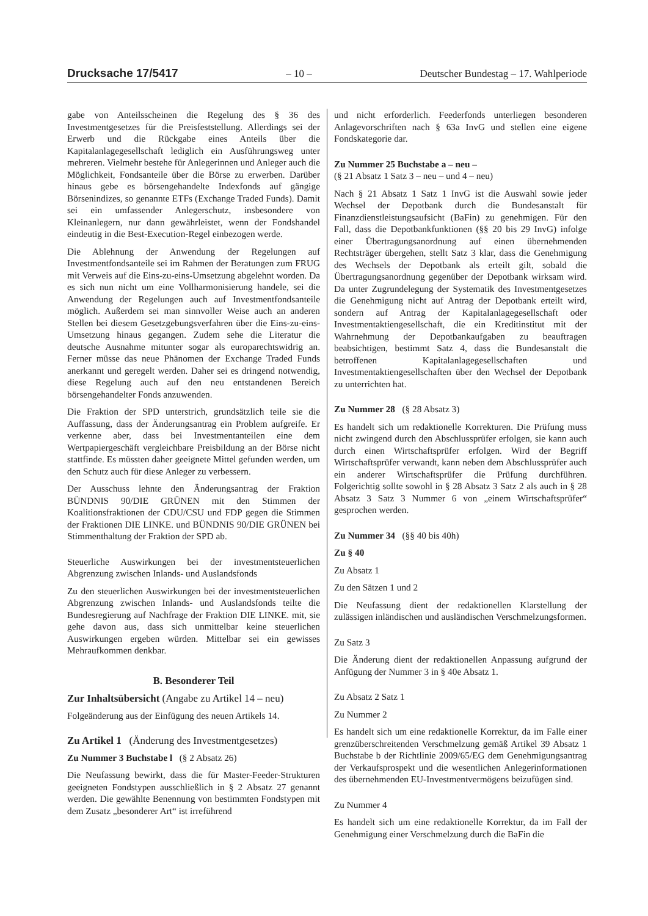Drucksache 17/5417 – 10 – Deutscher Bundestag – 17. Wahlperiode
gabe von Anteilsscheinen die Regelung des § 36 des Investmentgesetzes für die Preisfeststellung. Allerdings sei der Erwerb und die Rückgabe eines Anteils über die Kapitalanlagegesellschaft lediglich ein Ausführungsweg unter mehreren. Vielmehr bestehe für Anlegerinnen und Anleger auch die Möglichkeit, Fondsanteile über die Börse zu erwerben. Darüber hinaus gebe es börsengehandelte Indexfonds auf gängige Börsenindizes, so genannte ETFs (Exchange Traded Funds). Damit sei ein umfassender Anlegerschutz, insbesondere von Kleinanlegern, nur dann gewährleistet, wenn der Fondshandel eindeutig in die Best-Execution-Regel einbezogen werde.
Die Ablehnung der Anwendung der Regelungen auf Investmentfondsanteile sei im Rahmen der Beratungen zum FRUG mit Verweis auf die Eins-zu-eins-Umsetzung abgelehnt worden. Da es sich nun nicht um eine Vollharmonisierung handele, sei die Anwendung der Regelungen auch auf Investmentfondsanteile möglich. Außerdem sei man sinnvoller Weise auch an anderen Stellen bei diesem Gesetzgebungsverfahren über die Eins-zu-eins-Umsetzung hinaus gegangen. Zudem sehe die Literatur die deutsche Ausnahme mitunter sogar als europarechtswidrig an. Ferner müsse das neue Phänomen der Exchange Traded Funds anerkannt und geregelt werden. Daher sei es dringend notwendig, diese Regelung auch auf den neu entstandenen Bereich börsengehandelter Fonds anzuwenden.
Die Fraktion der SPD unterstrich, grundsätzlich teile sie die Auffassung, dass der Änderungsantrag ein Problem aufgreife. Er verkenne aber, dass bei Investmentanteilen eine dem Wertpapiergeschäft vergleichbare Preisbildung an der Börse nicht stattfinde. Es müssten daher geeignete Mittel gefunden werden, um den Schutz auch für diese Anleger zu verbessern.
Der Ausschuss lehnte den Änderungsantrag der Fraktion BÜNDNIS 90/DIE GRÜNEN mit den Stimmen der Koalitionsfraktionen der CDU/CSU und FDP gegen die Stimmen der Fraktionen DIE LINKE. und BÜNDNIS 90/DIE GRÜNEN bei Stimmenthaltung der Fraktion der SPD ab.
Steuerliche Auswirkungen bei der investmentsteuerlichen Abgrenzung zwischen Inlands- und Auslandsfonds
Zu den steuerlichen Auswirkungen bei der investmentsteuerlichen Abgrenzung zwischen Inlands- und Auslandsfonds teilte die Bundesregierung auf Nachfrage der Fraktion DIE LINKE. mit, sie gehe davon aus, dass sich unmittelbar keine steuerlichen Auswirkungen ergeben würden. Mittelbar sei ein gewisses Mehraufkommen denkbar.
B. Besonderer Teil
Zur Inhaltsübersicht (Angabe zu Artikel 14 – neu)
Folgeänderung aus der Einfügung des neuen Artikels 14.
Zu Artikel 1 (Änderung des Investmentgesetzes)
Zu Nummer 3 Buchstabe l (§ 2 Absatz 26)
Die Neufassung bewirkt, dass die für Master-Feeder-Strukturen geeigneten Fondstypen ausschließlich in § 2 Absatz 27 genannt werden. Die gewählte Benennung von bestimmten Fondstypen mit dem Zusatz „besonderer Art“ ist irreführend
und nicht erforderlich. Feederfonds unterliegen besonderen Anlagevorschriften nach § 63a InvG und stellen eine eigene Fondskategorie dar.
Zu Nummer 25 Buchstabe a – neu –
(§ 21 Absatz 1 Satz 3 – neu – und 4 – neu)
Nach § 21 Absatz 1 Satz 1 InvG ist die Auswahl sowie jeder Wechsel der Depotbank durch die Bundesanstalt für Finanzdienstleistungsaufsicht (BaFin) zu genehmigen. Für den Fall, dass die Depotbankfunktionen (§§ 20 bis 29 InvG) infolge einer Übertragungsanordnung auf einen übernehmenden Rechtsträger übergehen, stellt Satz 3 klar, dass die Genehmigung des Wechsels der Depotbank als erteilt gilt, sobald die Übertragungsanordnung gegenüber der Depotbank wirksam wird. Da unter Zugrundelegung der Systematik des Investmentgesetzes die Genehmigung nicht auf Antrag der Depotbank erteilt wird, sondern auf Antrag der Kapitalanlagegesellschaft oder Investmentaktiengesellschaft, die ein Kreditinstitut mit der Wahrnehmung der Depotbankaufgaben zu beauftragen beabsichtigen, bestimmt Satz 4, dass die Bundesanstalt die betroffenen Kapitalanlagegesellschaften und Investmentaktiengesellschaften über den Wechsel der Depotbank zu unterrichten hat.
Zu Nummer 28 (§ 28 Absatz 3)
Es handelt sich um redaktionelle Korrekturen. Die Prüfung muss nicht zwingend durch den Abschlussprüfer erfolgen, sie kann auch durch einen Wirtschaftsprüfer erfolgen. Wird der Begriff Wirtschaftsprüfer verwandt, kann neben dem Abschlussprüfer auch ein anderer Wirtschaftsprüfer die Prüfung durchführen. Folgerichtig sollte sowohl in § 28 Absatz 3 Satz 2 als auch in § 28 Absatz 3 Satz 3 Nummer 6 von „einem Wirtschaftsprüfer“ gesprochen werden.
Zu Nummer 34 (§§ 40 bis 40h)
Zu § 40
Zu Absatz 1
Zu den Sätzen 1 und 2
Die Neufassung dient der redaktionellen Klarstellung der zulässigen inländischen und ausländischen Verschmelzungsformen.
Zu Satz 3
Die Änderung dient der redaktionellen Anpassung aufgrund der Anfügung der Nummer 3 in § 40e Absatz 1.
Zu Absatz 2 Satz 1
Zu Nummer 2
Es handelt sich um eine redaktionelle Korrektur, da im Falle einer grenzüberschreitenden Verschmelzung gemäß Artikel 39 Absatz 1 Buchstabe b der Richtlinie 2009/65/EG dem Genehmigungsantrag der Verkaufsprospekt und die wesentlichen Anlegerinformationen des übernehmenden EU-Investmentvermögens beizufügen sind.
Zu Nummer 4
Es handelt sich um eine redaktionelle Korrektur, da im Fall der Genehmigung einer Verschmelzung durch die BaFin die